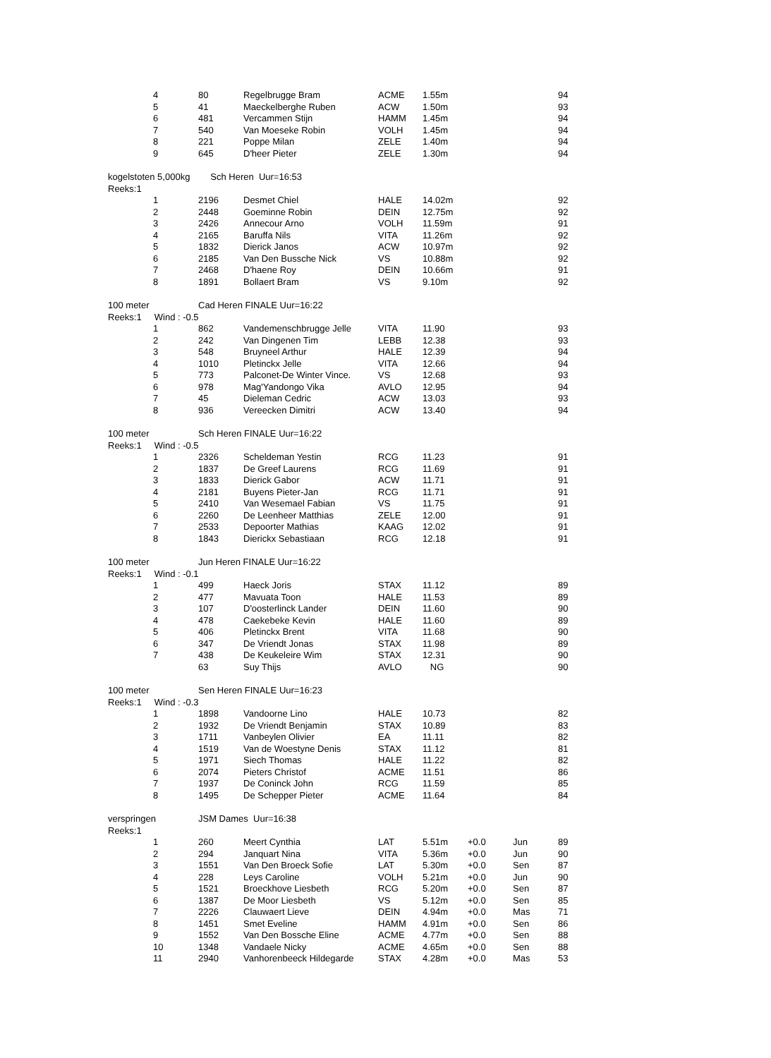| | 4 | 80 | Regelbrugge Bram | ACME | 1.55m | | | 94 |
| | 5 | 41 | Maeckelberghe Ruben | ACW | 1.50m | | | 93 |
| | 6 | 481 | Vercammen Stijn | HAMM | 1.45m | | | 94 |
| | 7 | 540 | Van Moeseke Robin | VOLH | 1.45m | | | 94 |
| | 8 | 221 | Poppe Milan | ZELE | 1.40m | | | 94 |
| | 9 | 645 | D'heer Pieter | ZELE | 1.30m | | | 94 |
| kogelstoten 5,000kg Sch Heren Uur=16:53 | | | | | | | | |
| Reeks:1 | | | | | | | | |
| | 1 | 2196 | Desmet Chiel | HALE | 14.02m | | | 92 |
| | 2 | 2448 | Goeminne Robin | DEIN | 12.75m | | | 92 |
| | 3 | 2426 | Annecour Arno | VOLH | 11.59m | | | 91 |
| | 4 | 2165 | Baruffa Nils | VITA | 11.26m | | | 92 |
| | 5 | 1832 | Dierick Janos | ACW | 10.97m | | | 92 |
| | 6 | 2185 | Van Den Bussche Nick | VS | 10.88m | | | 92 |
| | 7 | 2468 | D'haene Roy | DEIN | 10.66m | | | 91 |
| | 8 | 1891 | Bollaert Bram | VS | 9.10m | | | 92 |
| 100 meter | | Cad Heren FINALE Uur=16:22 | | | | | | |
| Reeks:1 Wind : -0.5 | | | | | | | | |
| | 1 | 862 | Vandemenschbrugge Jelle | VITA | 11.90 | | | 93 |
| | 2 | 242 | Van Dingenen Tim | LEBB | 12.38 | | | 93 |
| | 3 | 548 | Bruyneel Arthur | HALE | 12.39 | | | 94 |
| | 4 | 1010 | Pletinckx Jelle | VITA | 12.66 | | | 94 |
| | 5 | 773 | Palconet-De Winter Vince. | VS | 12.68 | | | 93 |
| | 6 | 978 | Mag'Yandongo Vika | AVLO | 12.95 | | | 94 |
| | 7 | 45 | Dieleman Cedric | ACW | 13.03 | | | 93 |
| | 8 | 936 | Vereecken Dimitri | ACW | 13.40 | | | 94 |
| 100 meter | | Sch Heren FINALE Uur=16:22 | | | | | | |
| Reeks:1 Wind : -0.5 | | | | | | | | |
| | 1 | 2326 | Scheldeman Yestin | RCG | 11.23 | | | 91 |
| | 2 | 1837 | De Greef Laurens | RCG | 11.69 | | | 91 |
| | 3 | 1833 | Dierick Gabor | ACW | 11.71 | | | 91 |
| | 4 | 2181 | Buyens Pieter-Jan | RCG | 11.71 | | | 91 |
| | 5 | 2410 | Van Wesemael Fabian | VS | 11.75 | | | 91 |
| | 6 | 2260 | De Leenheer Matthias | ZELE | 12.00 | | | 91 |
| | 7 | 2533 | Depoorter Mathias | KAAG | 12.02 | | | 91 |
| | 8 | 1843 | Dierickx Sebastiaan | RCG | 12.18 | | | 91 |
| 100 meter | | Jun Heren FINALE Uur=16:22 | | | | | | |
| Reeks:1 Wind : -0.1 | | | | | | | | |
| | 1 | 499 | Haeck Joris | STAX | 11.12 | | | 89 |
| | 2 | 477 | Mavuata Toon | HALE | 11.53 | | | 89 |
| | 3 | 107 | D'oosterlinck Lander | DEIN | 11.60 | | | 90 |
| | 4 | 478 | Caekebeke Kevin | HALE | 11.60 | | | 89 |
| | 5 | 406 | Pletinckx Brent | VITA | 11.68 | | | 90 |
| | 6 | 347 | De Vriendt Jonas | STAX | 11.98 | | | 89 |
| | 7 | 438 | De Keukeleire Wim | STAX | 12.31 | | | 90 |
| | | 63 | Suy Thijs | AVLO | NG | | | 90 |
| 100 meter | | Sen Heren FINALE Uur=16:23 | | | | | | |
| Reeks:1 Wind : -0.3 | | | | | | | | |
| | 1 | 1898 | Vandoorne Lino | HALE | 10.73 | | | 82 |
| | 2 | 1932 | De Vriendt Benjamin | STAX | 10.89 | | | 83 |
| | 3 | 1711 | Vanbeylen Olivier | EA | 11.11 | | | 82 |
| | 4 | 1519 | Van de Woestyne Denis | STAX | 11.12 | | | 81 |
| | 5 | 1971 | Siech Thomas | HALE | 11.22 | | | 82 |
| | 6 | 2074 | Pieters Christof | ACME | 11.51 | | | 86 |
| | 7 | 1937 | De Coninck John | RCG | 11.59 | | | 85 |
| | 8 | 1495 | De Schepper Pieter | ACME | 11.64 | | | 84 |
| verspringen | | JSM Dames Uur=16:38 | | | | | | |
| Reeks:1 | | | | | | | | |
| | 1 | 260 | Meert Cynthia | LAT | 5.51m | +0.0 | Jun | 89 |
| | 2 | 294 | Janquart Nina | VITA | 5.36m | +0.0 | Jun | 90 |
| | 3 | 1551 | Van Den Broeck Sofie | LAT | 5.30m | +0.0 | Sen | 87 |
| | 4 | 228 | Leys Caroline | VOLH | 5.21m | +0.0 | Jun | 90 |
| | 5 | 1521 | Broeckhove Liesbeth | RCG | 5.20m | +0.0 | Sen | 87 |
| | 6 | 1387 | De Moor Liesbeth | VS | 5.12m | +0.0 | Sen | 85 |
| | 7 | 2226 | Clauwaert Lieve | DEIN | 4.94m | +0.0 | Mas | 71 |
| | 8 | 1451 | Smet Eveline | HAMM | 4.91m | +0.0 | Sen | 86 |
| | 9 | 1552 | Van Den Bossche Eline | ACME | 4.77m | +0.0 | Sen | 88 |
| | 10 | 1348 | Vandaele Nicky | ACME | 4.65m | +0.0 | Sen | 88 |
| | 11 | 2940 | Vanhorenbeeck Hildegarde | STAX | 4.28m | +0.0 | Mas | 53 |